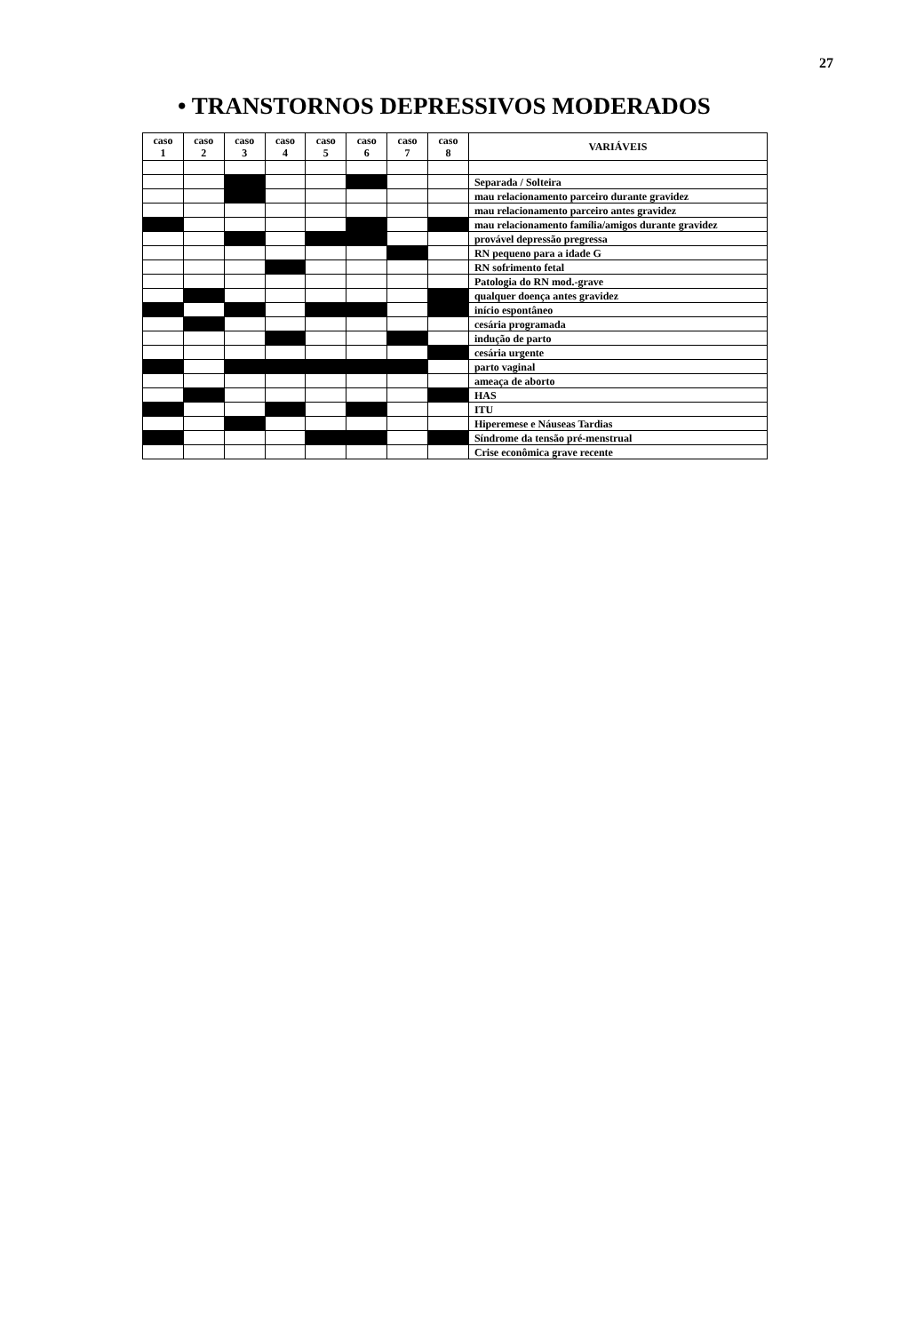27
• TRANSTORNOS DEPRESSIVOS MODERADOS
| caso 1 | caso 2 | caso 3 | caso 4 | caso 5 | caso 6 | caso 7 | caso 8 | VARIÁVEIS |
| --- | --- | --- | --- | --- | --- | --- | --- | --- |
| | | | | | | | | Separada / Solteira |
| | | | | | | | | mau relacionamento parceiro durante gravidez |
| | | | | | | | | mau relacionamento parceiro antes gravidez |
| | | | | | | | | mau relacionamento família/amigos durante gravidez |
| | | | | | | | | provável depressão pregressa |
| | | | | | | | | RN pequeno para a idade G |
| | | | | | | | | RN sofrimento fetal |
| | | | | | | | | Patologia do RN mod.-grave |
| | | | | | | | | qualquer doença antes gravidez |
| | | | | | | | | início espontâneo |
| | | | | | | | | cesária programada |
| | | | | | | | | indução de parto |
| | | | | | | | | cesária urgente |
| | | | | | | | | parto vaginal |
| | | | | | | | | ameaça de aborto |
| | | | | | | | | HAS |
| | | | | | | | | ITU |
| | | | | | | | | Hiperemese e Náuseas Tardias |
| | | | | | | | | Síndrome da tensão pré-menstrual |
| | | | | | | | | Crise econômica grave recente |